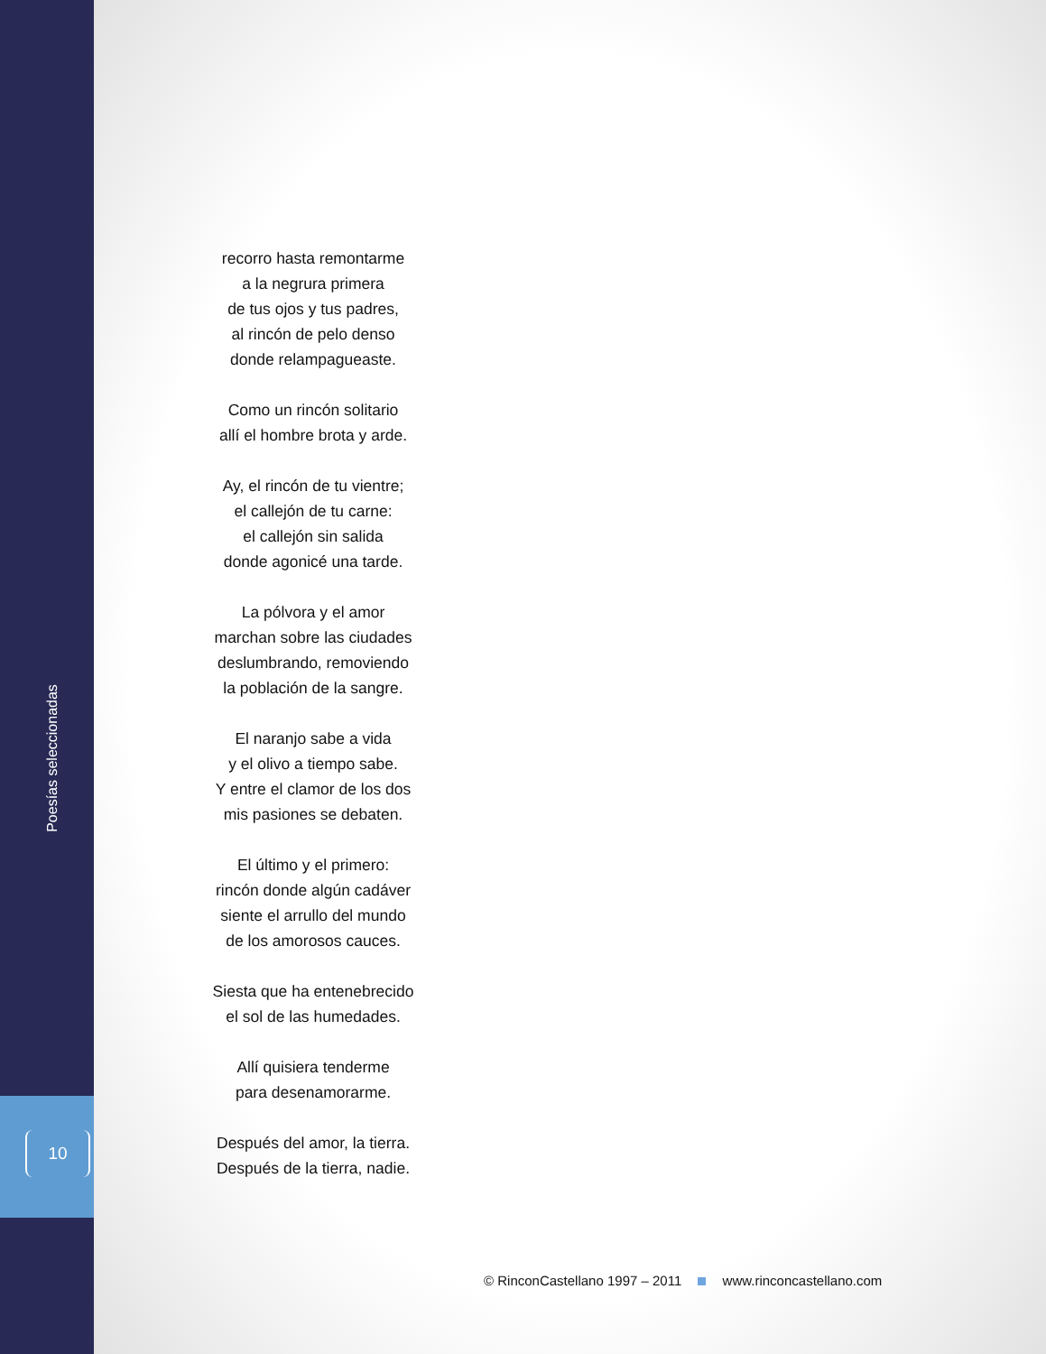Poesías seleccionadas
10
recorro hasta remontarme
a la negrura primera
de tus ojos y tus padres,
al rincón de pelo denso
donde relampagueaste.
Como un rincón solitario
allí el hombre brota y arde.
Ay, el rincón de tu vientre;
el callejón de tu carne:
el callejón sin salida
donde agonicé una tarde.
La pólvora y el amor
marchan sobre las ciudades
deslumbrando, removiendo
la población de la sangre.
El naranjo sabe a vida
y el olivo a tiempo sabe.
Y entre el clamor de los dos
mis pasiones se debaten.
El último y el primero:
rincón donde algún cadáver
siente el arrullo del mundo
de los amorosos cauces.
Siesta que ha entenebrecido
el sol de las humedades.
Allí quisiera tenderme
para desenamorarme.
Después del amor, la tierra.
Después de la tierra, nadie.
© RinconCastellano 1997 – 2011 www.rinconcastellano.com